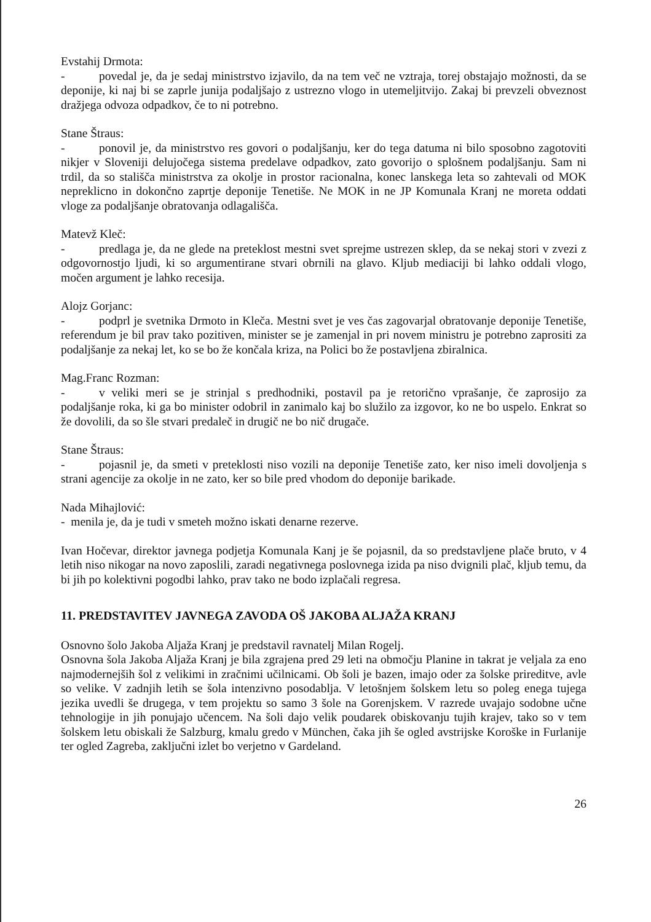Evstahij Drmota:
- povedal je, da je sedaj ministrstvo izjavilo, da na tem več ne vztraja, torej obstajajo možnosti, da se deponije, ki naj bi se zaprle junija podaljšajo z ustrezno vlogo in utemeljitvijo. Zakaj bi prevzeli obveznost dražjega odvoza odpadkov, če to ni potrebno.
Stane Štraus:
- ponovil je, da ministrstvo res govori o podaljšanju, ker do tega datuma ni bilo sposobno zagotoviti nikjer v Sloveniji delujočega sistema predelave odpadkov, zato govorijo o splošnem podaljšanju. Sam ni trdil, da so stališča ministrstva za okolje in prostor racionalna, konec lanskega leta so zahtevali od MOK nepreklicno in dokončno zaprtje deponije Tenetiše. Ne MOK in ne JP Komunala Kranj ne moreta oddati vloge za podaljšanje obratovanja odlagališča.
Matevž Kleč:
- predlaga je, da ne glede na preteklost mestni svet sprejme ustrezen sklep, da se nekaj stori v zvezi z odgovornostjo ljudi, ki so argumentirane stvari obrnili na glavo. Kljub mediaciji bi lahko oddali vlogo, močen argument je lahko recesija.
Alojz Gorjanc:
- podprl je svetnika Drmoto in Kleča. Mestni svet je ves čas zagovarjal obratovanje deponije Tenetiše, referendum je bil prav tako pozitiven, minister se je zamenjal in pri novem ministru je potrebno zaprositi za podaljšanje za nekaj let, ko se bo že končala kriza, na Polici bo že postavljena zbiralnica.
Mag.Franc Rozman:
- v veliki meri se je strinjal s predhodniki, postavil pa je retorično vprašanje, če zaprosijo za podaljšanje roka, ki ga bo minister odobril in zanimalo kaj bo služilo za izgovor, ko ne bo uspelo. Enkrat so že dovolili, da so šle stvari predaleč in drugič ne bo nič drugače.
Stane Štraus:
- pojasnil je, da smeti v preteklosti niso vozili na deponije Tenetiše zato, ker niso imeli dovoljenja s strani agencije za okolje in ne zato, ker so bile pred vhodom do deponije barikade.
Nada Mihajlović:
- menila je, da je tudi v smeteh možno iskati denarne rezerve.
Ivan Hočevar, direktor javnega podjetja Komunala Kanj je še pojasnil, da so predstavljene plače bruto, v 4 letih niso nikogar na novo zaposlili, zaradi negativnega poslovnega izida pa niso dvignili plač, kljub temu, da bi jih po kolektivni pogodbi lahko, prav tako ne bodo izplačali regresa.
11. PREDSTAVITEV JAVNEGA ZAVODA OŠ JAKOBA ALJAŽA KRANJ
Osnovno šolo Jakoba Aljaža Kranj je predstavil ravnatelj Milan Rogelj.
Osnovna šola Jakoba Aljaža Kranj je bila zgrajena pred 29 leti na območju Planine in takrat je veljala za eno najmodernejših šol z velikimi in zračnimi učilnicami. Ob šoli je bazen, imajo oder za šolske prireditve, avle so velike. V zadnjih letih se šola intenzivno posodablja. V letošnjem šolskem letu so poleg enega tujega jezika uvedli še drugega, v tem projektu so samo 3 šole na Gorenjskem. V razrede uvajajo sodobne učne tehnologije in jih ponujajo učencem. Na šoli dajo velik poudarek obiskovanju tujih krajev, tako so v tem šolskem letu obiskali že Salzburg, kmalu gredo v München, čaka jih še ogled avstrijske Koroške in Furlanije ter ogled Zagreba, zaključni izlet bo verjetno v Gardeland.
26